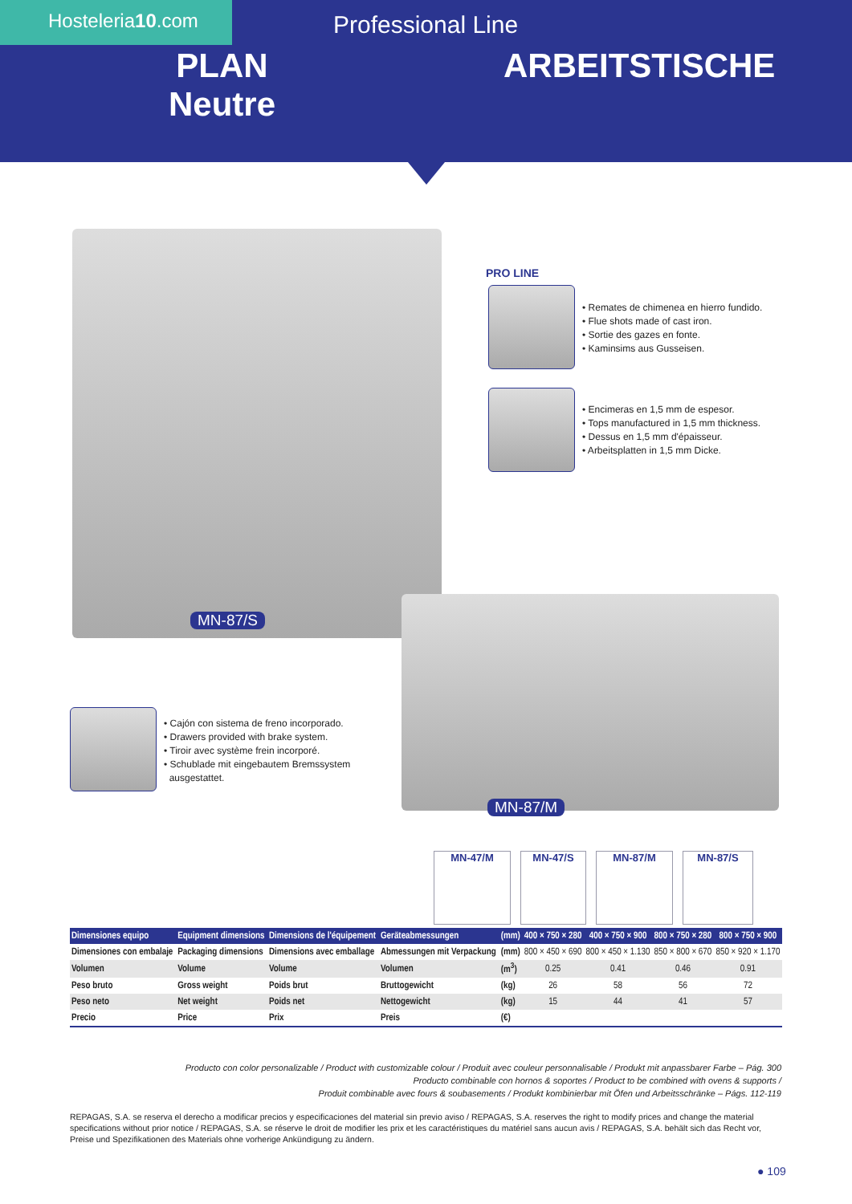Hosteleria10.com Professional Line
PLAN
Neutre
ARBEITSTISCHE
MN-87/S
PRO LINE
• Remates de chimenea en hierro fundido.
• Flue shots made of cast iron.
• Sortie des gazes en fonte.
• Kaminsims aus Gusseisen.
• Encimeras en 1,5 mm de espesor.
• Tops manufactured in 1,5 mm thickness.
• Dessus en 1,5 mm d'épaisseur.
• Arbeitsplatten in 1,5 mm Dicke.
• Cajón con sistema de freno incorporado.
• Drawers provided with brake system.
• Tiroir avec système frein incorporé.
• Schublade mit eingebautem Bremssystem
ausgestattet.
MN-87/M
MN-47/M MN-47/S MN-87/M MN-87/S
| Dimensiones equipo | Equipment dimensions | Dimensions de l'équipement | Geräteabmessungen | (mm) | 400 × 750 × 280 | 400 × 750 × 900 | 800 × 750 × 280 | 800 × 750 × 900 |
| --- | --- | --- | --- | --- | --- | --- | --- | --- |
| Dimensiones con embalaje | Packaging dimensions | Dimensions avec emballage | Abmessungen mit Verpackung | (mm) | 800 × 450 × 690 | 800 × 450 × 1.130 | 850 × 800 × 670 | 850 × 920 × 1.170 |
| Volumen | Volume | Volume | Volumen | (m<sup>3</sup>) | 0.25 | 0.41 | 0.46 | 0.91 |
| Peso bruto | Gross weight | Poids brut | Bruttogewicht | (kg) | 26 | 58 | 56 | 72 |
| Peso neto | Net weight | Poids net | Nettogewicht | (kg) | 15 | 44 | 41 | 57 |
| Precio | Price | Prix | Preis | (€) | | | | |
Producto con color personalizable / Product with customizable colour / Produit avec couleur personnalisable / Produkt mit anpassbarer Farbe – Pág. 300
Producto combinable con hornos & soportes / Product to be combined with ovens & supports /
Produit combinable avec fours & soubasements / Produkt kombinierbar mit Öfen und Arbeitsschränke – Págs. 112-119
REPAGAS, S.A. se reserva el derecho a modificar precios y especificaciones del material sin previo aviso / REPAGAS, S.A. reserves the right to modify prices and change the material specifications without prior notice / REPAGAS, S.A. se réserve le droit de modifier les prix et les caractéristiques du matériel sans aucun avis / REPAGAS, S.A. behält sich das Recht vor, Preise und Spezifikationen des Materials ohne vorherige Ankündigung zu ändern.
● 109